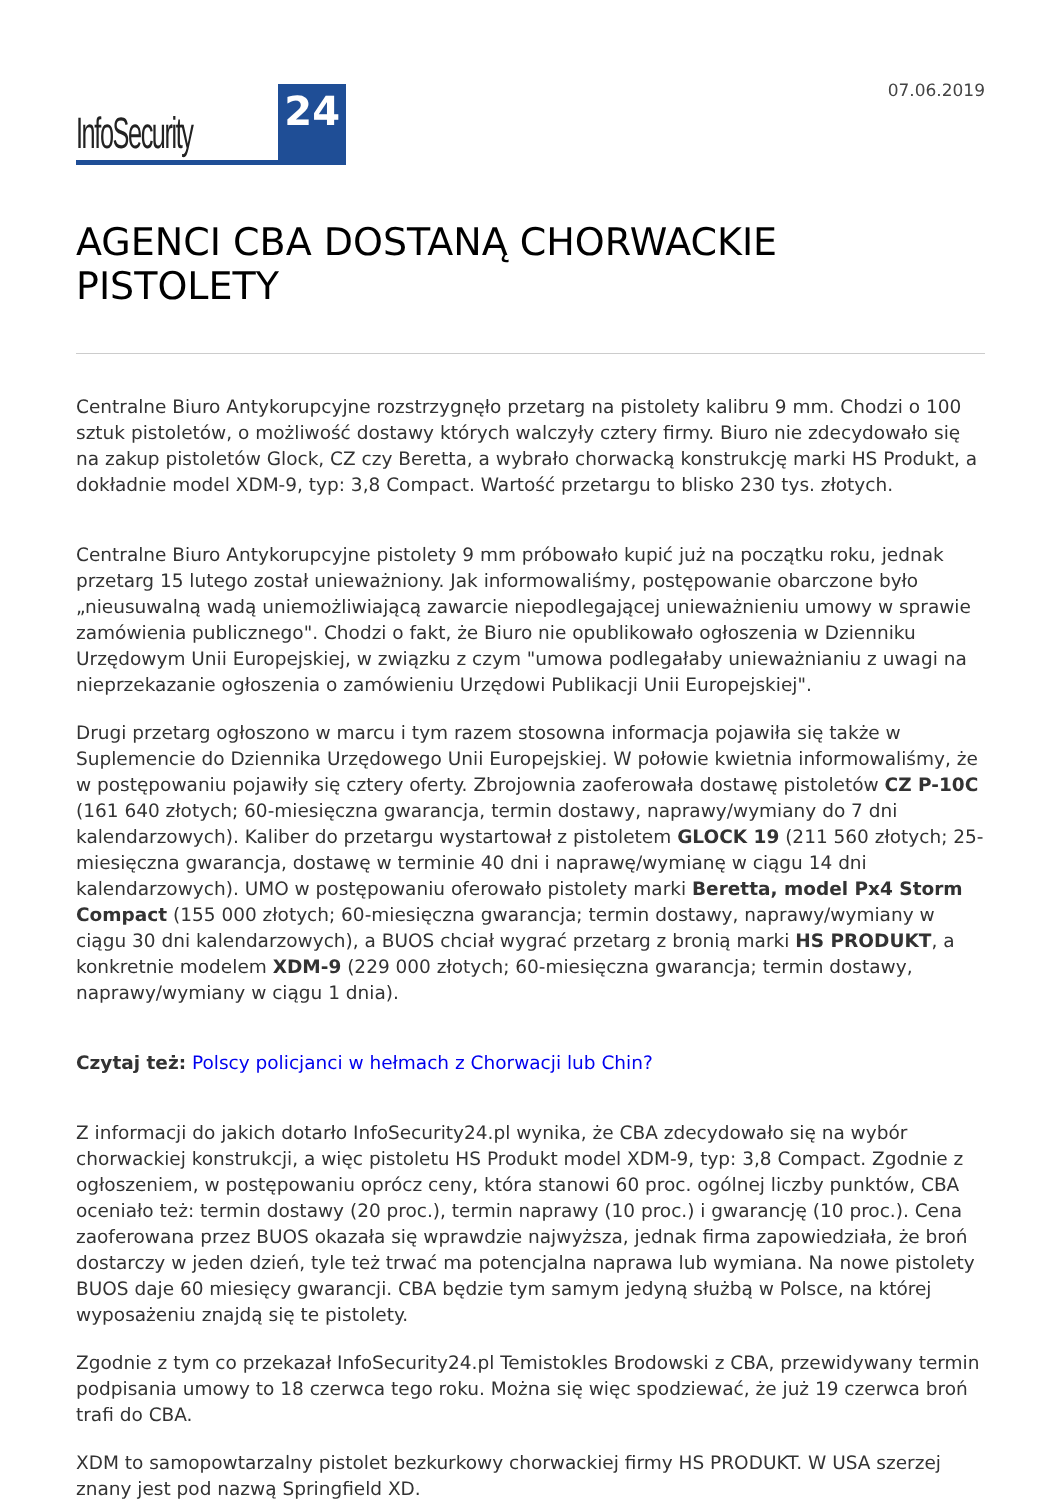InfoSecurity 24
07.06.2019
AGENCI CBA DOSTANĄ CHORWACKIE PISTOLETY
Centralne Biuro Antykorupcyjne rozstrzygnęło przetarg na pistolety kalibru 9 mm. Chodzi o 100 sztuk pistoletów, o możliwość dostawy których walczyły cztery firmy. Biuro nie zdecydowało się na zakup pistoletów Glock, CZ czy Beretta, a wybrało chorwacką konstrukcję marki HS Produkt, a dokładnie model XDM-9, typ: 3,8 Compact. Wartość przetargu to blisko 230 tys. złotych.
Centralne Biuro Antykorupcyjne pistolety 9 mm próbowało kupić już na początku roku, jednak przetarg 15 lutego został unieważniony. Jak informowaliśmy, postępowanie obarczone było „nieusuwalną wadą uniemożliwiającą zawarcie niepodlegającej unieważnieniu umowy w sprawie zamówienia publicznego". Chodzi o fakt, że Biuro nie opublikowało ogłoszenia w Dzienniku Urzędowym Unii Europejskiej, w związku z czym "umowa podlegałaby unieważnianiu z uwagi na nieprzekazanie ogłoszenia o zamówieniu Urzędowi Publikacji Unii Europejskiej".
Drugi przetarg ogłoszono w marcu i tym razem stosowna informacja pojawiła się także w Suplemencie do Dziennika Urzędowego Unii Europejskiej. W połowie kwietnia informowaliśmy, że w postępowaniu pojawiły się cztery oferty. Zbrojownia zaoferowała dostawę pistoletów CZ P-10C (161 640 złotych; 60-miesięczna gwarancja, termin dostawy, naprawy/wymiany do 7 dni kalendarzowych). Kaliber do przetargu wystartował z pistoletem GLOCK 19 (211 560 złotych; 25-miesięczna gwarancja, dostawę w terminie 40 dni i naprawę/wymianę w ciągu 14 dni kalendarzowych). UMO w postępowaniu oferowało pistolety marki Beretta, model Px4 Storm Compact (155 000 złotych; 60-miesięczna gwarancja; termin dostawy, naprawy/wymiany w ciągu 30 dni kalendarzowych), a BUOS chciał wygrać przetarg z bronią marki HS PRODUKT, a konkretnie modelem XDM-9 (229 000 złotych; 60-miesięczna gwarancja; termin dostawy, naprawy/wymiany w ciągu 1 dnia).
Czytaj też: Polscy policjanci w hełmach z Chorwacji lub Chin?
Z informacji do jakich dotarło InfoSecurity24.pl wynika, że CBA zdecydowało się na wybór chorwackiej konstrukcji, a więc pistoletu HS Produkt model XDM-9, typ: 3,8 Compact. Zgodnie z ogłoszeniem, w postępowaniu oprócz ceny, która stanowi 60 proc. ogólnej liczby punktów, CBA oceniało też: termin dostawy (20 proc.), termin naprawy (10 proc.) i gwarancję (10 proc.). Cena zaoferowana przez BUOS okazała się wprawdzie najwyższa, jednak firma zapowiedziała, że broń dostarczy w jeden dzień, tyle też trwać ma potencjalna naprawa lub wymiana. Na nowe pistolety BUOS daje 60 miesięcy gwarancji. CBA będzie tym samym jedyną służbą w Polsce, na której wyposażeniu znajdą się te pistolety.
Zgodnie z tym co przekazał InfoSecurity24.pl Temistokles Brodowski z CBA, przewidywany termin podpisania umowy to 18 czerwca tego roku. Można się więc spodziewać, że już 19 czerwca broń trafi do CBA.
XDM to samopowtarzalny pistolet bezkurkowy chorwackiej firmy HS PRODUKT. W USA szerzej znany jest pod nazwą Springfield XD.